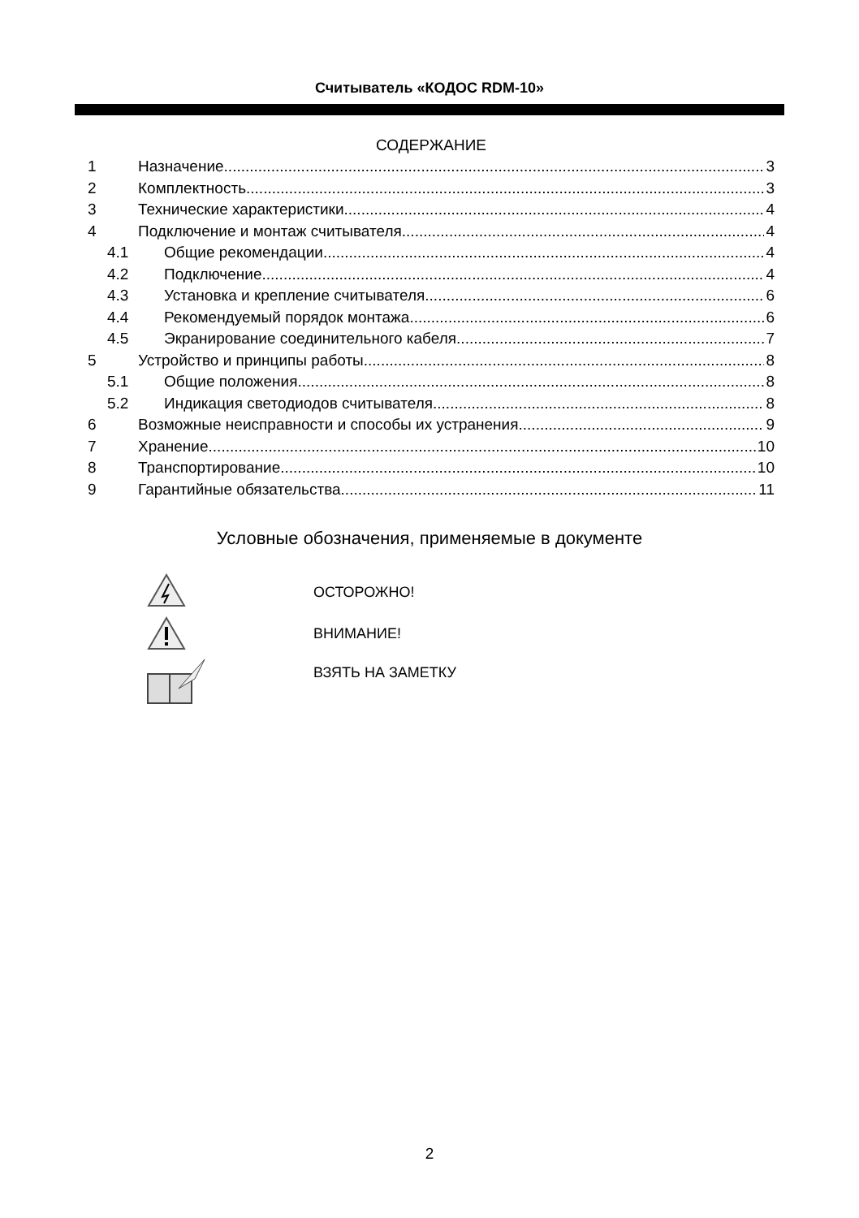Считыватель «КОДОС RDM-10»
СОДЕРЖАНИЕ
1 Назначение 3
2 Комплектность 3
3 Технические характеристики 4
4 Подключение и монтаж считывателя 4
4.1 Общие рекомендации 4
4.2 Подключение 4
4.3 Установка и крепление считывателя 6
4.4 Рекомендуемый порядок монтажа 6
4.5 Экранирование соединительного кабеля 7
5 Устройство и принципы работы 8
5.1 Общие положения 8
5.2 Индикация светодиодов считывателя 8
6 Возможные неисправности и способы их устранения 9
7 Хранение 10
8 Транспортирование 10
9 Гарантийные обязательства 11
Условные обозначения, применяемые в документе
ОСТОРОЖНО!
ВНИМАНИЕ!
ВЗЯТЬ НА ЗАМЕТКУ
2